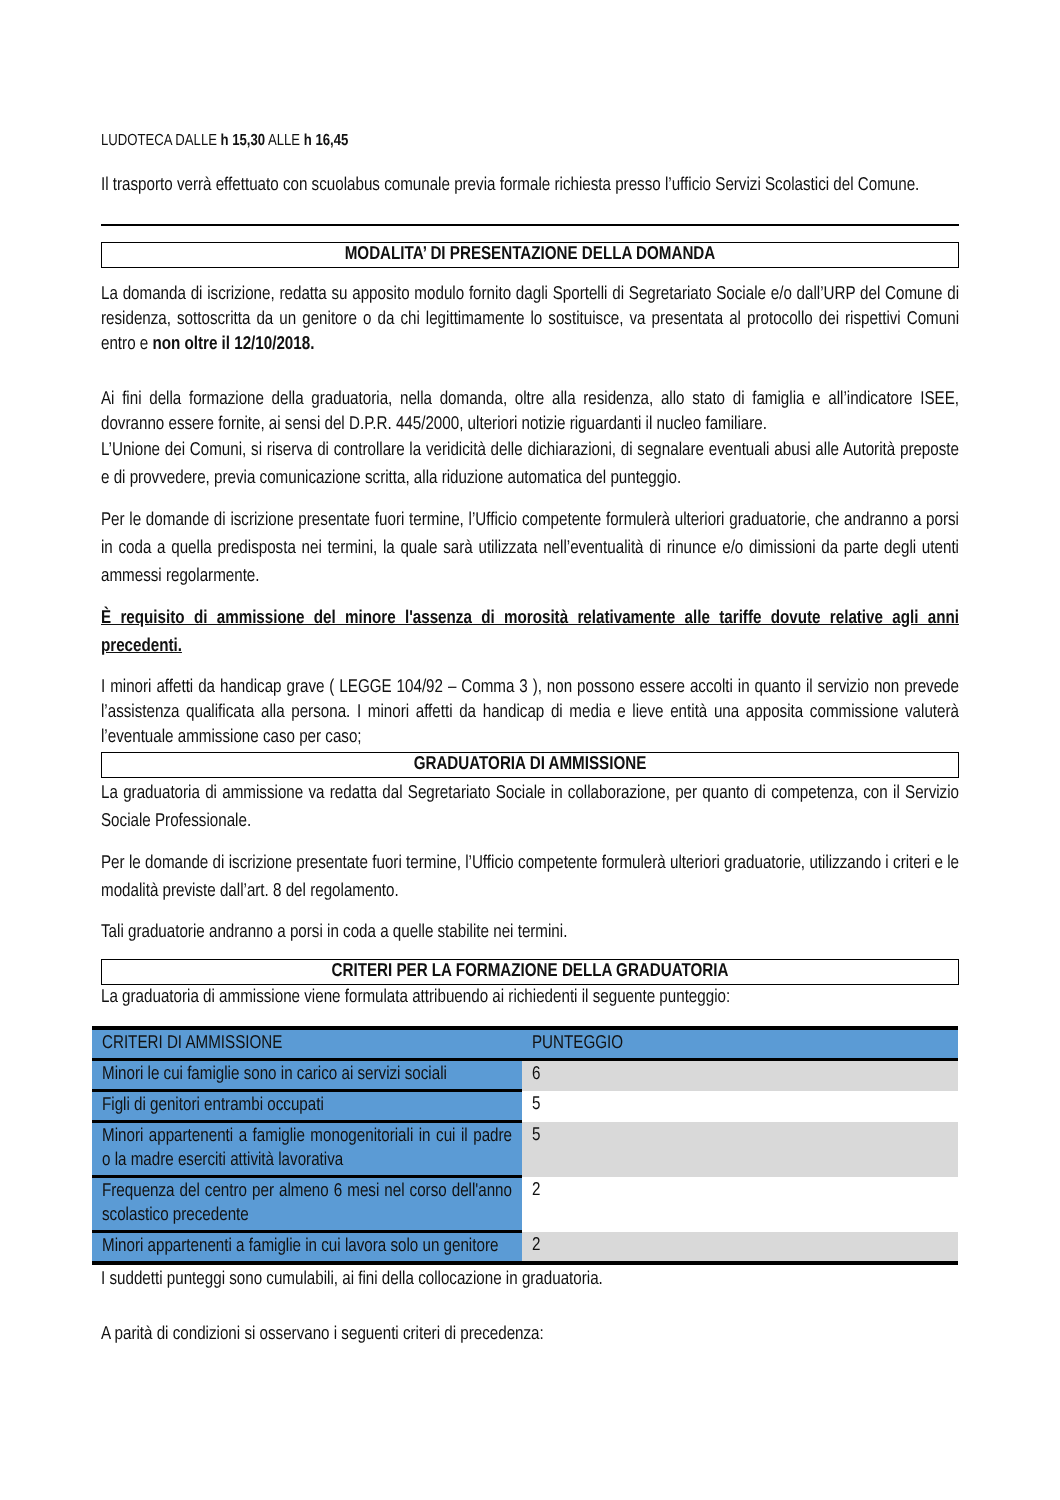LUDOTECA DALLE h 15,30 ALLE h 16,45
Il trasporto verrà effettuato con scuolabus comunale previa formale richiesta presso l’ufficio Servizi Scolastici del Comune.
MODALITA’ DI PRESENTAZIONE DELLA DOMANDA
La domanda di iscrizione, redatta su apposito modulo fornito dagli Sportelli di Segretariato Sociale e/o dall’URP del Comune di residenza, sottoscritta da un genitore o da chi legittimamente lo sostituisce, va presentata al protocollo dei rispettivi Comuni entro e non oltre il 12/10/2018.
Ai fini della formazione della graduatoria, nella domanda, oltre alla residenza, allo stato di famiglia e all’indicatore ISEE, dovranno essere fornite, ai sensi del D.P.R. 445/2000, ulteriori notizie riguardanti il nucleo familiare.
L’Unione dei Comuni, si riserva di controllare la veridicità delle dichiarazioni, di segnalare eventuali abusi alle Autorità preposte e di provvedere, previa comunicazione scritta, alla riduzione automatica del punteggio.
Per le domande di iscrizione presentate fuori termine, l’Ufficio competente formulerà ulteriori graduatorie, che andranno a porsi in coda a quella predisposta nei termini, la quale sarà utilizzata nell’eventualità di rinunce e/o dimissioni da parte degli utenti ammessi regolarmente.
È requisito di ammissione del minore l'assenza di morosità relativamente alle tariffe dovute relative agli anni precedenti.
I minori affetti da handicap grave ( LEGGE 104/92 – Comma 3 ), non possono essere accolti in quanto il servizio non prevede l’assistenza qualificata alla persona. I minori affetti da handicap di media e lieve entità una apposita commissione valuterà l’eventuale ammissione caso per caso;
GRADUATORIA DI AMMISSIONE
La graduatoria di ammissione va redatta dal Segretariato Sociale in collaborazione, per quanto di competenza, con il Servizio Sociale Professionale.
Per le domande di iscrizione presentate fuori termine, l’Ufficio competente formulerà ulteriori graduatorie, utilizzando i criteri e le modalità previste dall’art. 8 del regolamento.
Tali graduatorie andranno a porsi in coda a quelle stabilite nei termini.
CRITERI PER LA FORMAZIONE DELLA GRADUATORIA
La graduatoria di ammissione viene formulata attribuendo ai richiedenti il seguente punteggio:
| CRITERI DI AMMISSIONE | PUNTEGGIO |
| Minori le cui famiglie sono in carico ai servizi sociali | 6 |
| Figli di genitori entrambi occupati | 5 |
| Minori appartenenti a famiglie monogenitoriali in cui il padre o la madre eserciti attività lavorativa | 5 |
| Frequenza del centro per almeno 6 mesi nel corso dell'anno scolastico precedente | 2 |
| Minori appartenenti a famiglie in cui lavora solo un genitore | 2 |
I suddetti punteggi sono cumulabili, ai fini della collocazione in graduatoria.
A parità di condizioni si osservano i seguenti criteri di precedenza: